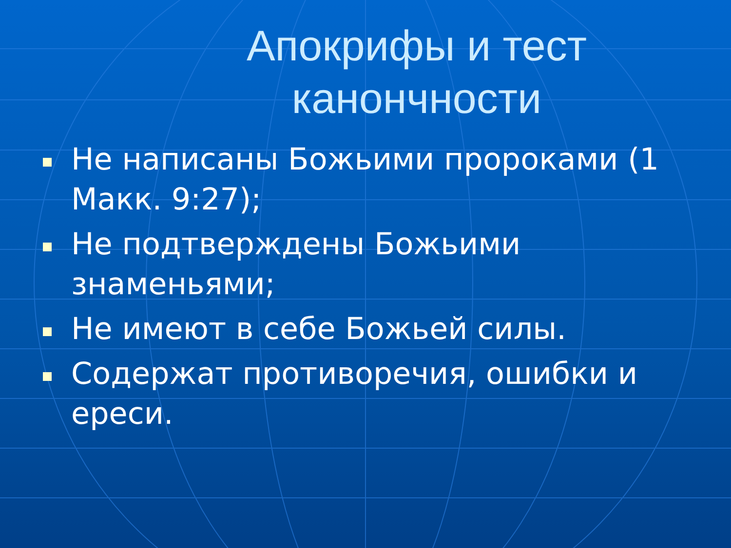Апокрифы и тест канончности
Не написаны Божьими пророками (1 Макк. 9:27);
Не подтверждены Божьими знаменьями;
Не имеют в себе Божьей силы.
Содержат противоречия, ошибки и ереси.